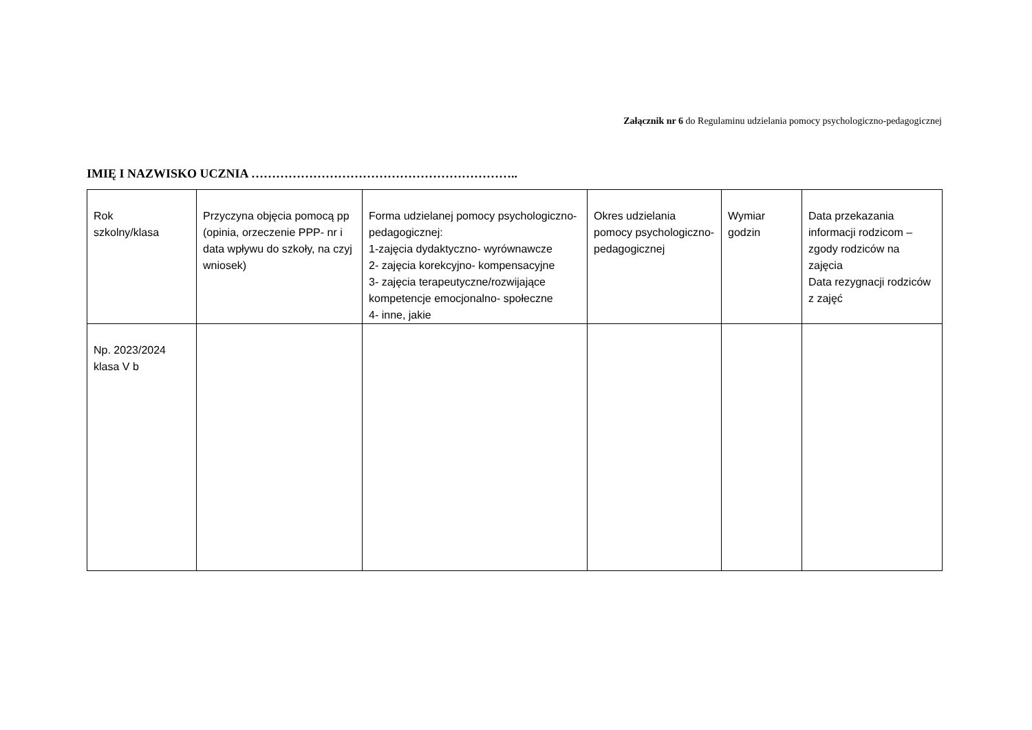Załącznik nr 6 do Regulaminu udzielania pomocy psychologiczno-pedagogicznej
IMIĘ I NAZWISKO UCZNIA ………………………………………………………..
| Rok szkolny/klasa | Przyczyna objęcia pomocą pp (opinia, orzeczenie PPP- nr i data wpływu do szkoły, na czyj wniosek) | Forma udzielanej pomocy psychologiczno- pedagogicznej: 1-zajęcia dydaktyczno- wyrównawcze 2- zajęcia korekcyjno- kompensacyjne 3- zajęcia terapeutyczne/rozwijające kompetencje emocjonalno- społeczne 4- inne, jakie | Okres udzielania pomocy psychologiczno-pedagogicznej | Wymiar godzin | Data przekazania informacji rodzicom – zgody rodziców na zajęcia Data rezygnacji rodziców z zajęć |
| Np. 2023/2024 klasa V b | | | | | |